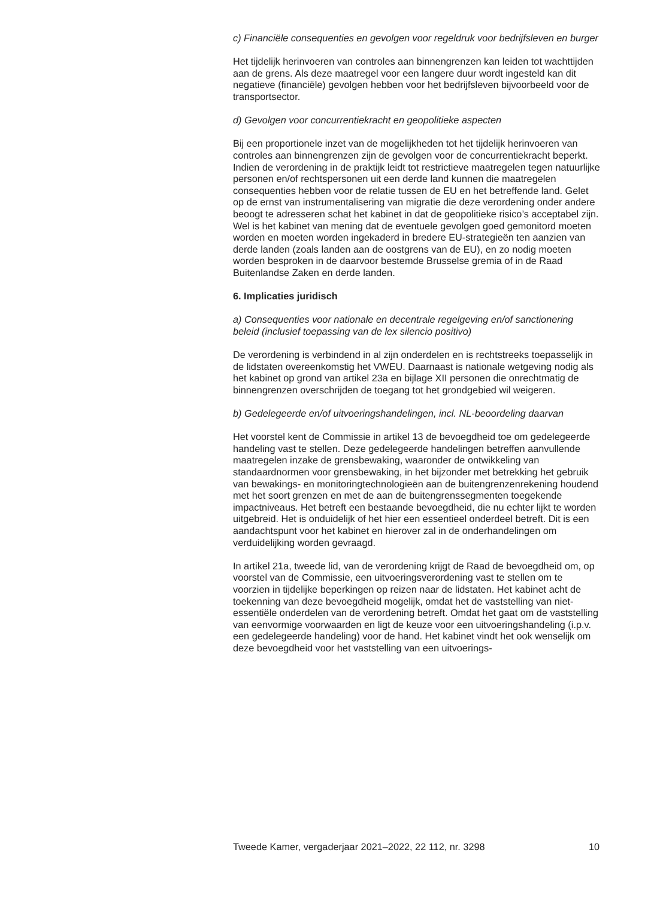c) Financiële consequenties en gevolgen voor regeldruk voor bedrijfsleven en burger
Het tijdelijk herinvoeren van controles aan binnengrenzen kan leiden tot wachttijden aan de grens. Als deze maatregel voor een langere duur wordt ingesteld kan dit negatieve (financiële) gevolgen hebben voor het bedrijfsleven bijvoorbeeld voor de transportsector.
d) Gevolgen voor concurrentiekracht en geopolitieke aspecten
Bij een proportionele inzet van de mogelijkheden tot het tijdelijk herinvoeren van controles aan binnengrenzen zijn de gevolgen voor de concurrentiekracht beperkt. Indien de verordening in de praktijk leidt tot restrictieve maatregelen tegen natuurlijke personen en/of rechtspersonen uit een derde land kunnen die maatregelen consequenties hebben voor de relatie tussen de EU en het betreffende land. Gelet op de ernst van instrumentalisering van migratie die deze verordening onder andere beoogt te adresseren schat het kabinet in dat de geopolitieke risico’s acceptabel zijn. Wel is het kabinet van mening dat de eventuele gevolgen goed gemonitord moeten worden en moeten worden ingekaderd in bredere EU-strategieën ten aanzien van derde landen (zoals landen aan de oostgrens van de EU), en zo nodig moeten worden besproken in de daarvoor bestemde Brusselse gremia of in de Raad Buitenlandse Zaken en derde landen.
6. Implicaties juridisch
a) Consequenties voor nationale en decentrale regelgeving en/of sanctionering beleid (inclusief toepassing van de lex silencio positivo)
De verordening is verbindend in al zijn onderdelen en is rechtstreeks toepasselijk in de lidstaten overeenkomstig het VWEU. Daarnaast is nationale wetgeving nodig als het kabinet op grond van artikel 23a en bijlage XII personen die onrechtmatig de binnengrenzen overschrijden de toegang tot het grondgebied wil weigeren.
b) Gedelegeerde en/of uitvoeringshandelingen, incl. NL-beoordeling daarvan
Het voorstel kent de Commissie in artikel 13 de bevoegdheid toe om gedelegeerde handeling vast te stellen. Deze gedelegeerde handelingen betreffen aanvullende maatregelen inzake de grensbewaking, waaronder de ontwikkeling van standaardnormen voor grensbewaking, in het bijzonder met betrekking het gebruik van bewakings- en monitoringtechnologieën aan de buitengrenzenrekening houdend met het soort grenzen en met de aan de buitengrenssegmenten toegekende impactniveaus. Het betreft een bestaande bevoegdheid, die nu echter lijkt te worden uitgebreid. Het is onduidelijk of het hier een essentieel onderdeel betreft. Dit is een aandachtspunt voor het kabinet en hierover zal in de onderhandelingen om verduidelijking worden gevraagd.
In artikel 21a, tweede lid, van de verordening krijgt de Raad de bevoegdheid om, op voorstel van de Commissie, een uitvoeringsverordening vast te stellen om te voorzien in tijdelijke beperkingen op reizen naar de lidstaten. Het kabinet acht de toekenning van deze bevoegdheid mogelijk, omdat het de vaststelling van niet-essentiële onderdelen van de verordening betreft. Omdat het gaat om de vaststelling van eenvormige voorwaarden en ligt de keuze voor een uitvoeringshandeling (i.p.v. een gedelegeerde handeling) voor de hand. Het kabinet vindt het ook wenselijk om deze bevoegdheid voor het vaststelling van een uitvoerings-
Tweede Kamer, vergaderjaar 2021–2022, 22 112, nr. 3298 10